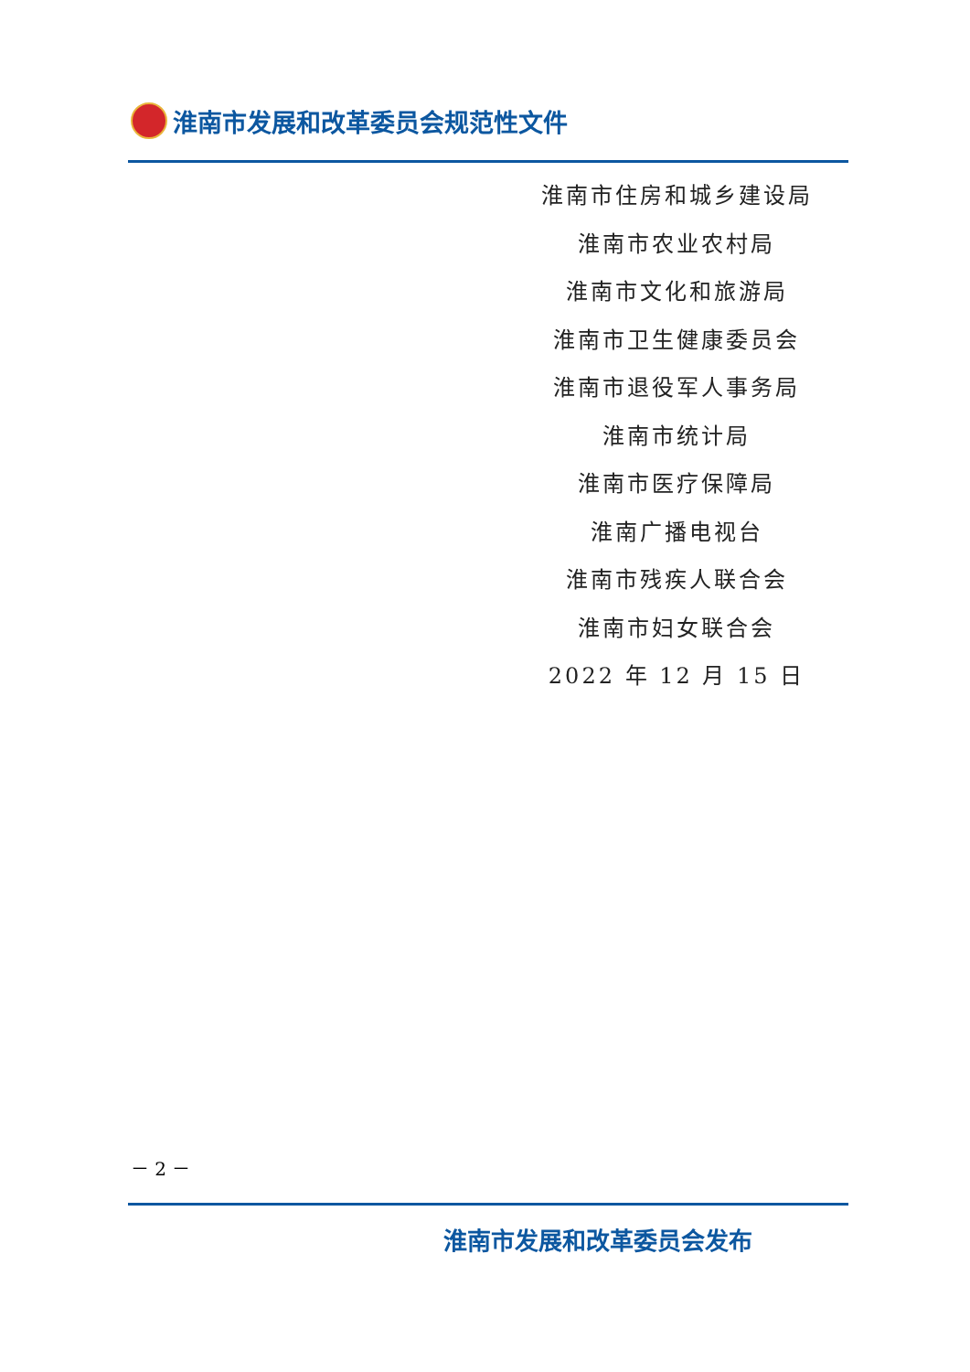淮南市发展和改革委员会规范性文件
淮南市住房和城乡建设局
淮南市农业农村局
淮南市文化和旅游局
淮南市卫生健康委员会
淮南市退役军人事务局
淮南市统计局
淮南市医疗保障局
淮南广播电视台
淮南市残疾人联合会
淮南市妇女联合会
2022 年 12 月 15 日
－ 2 －
淮南市发展和改革委员会发布